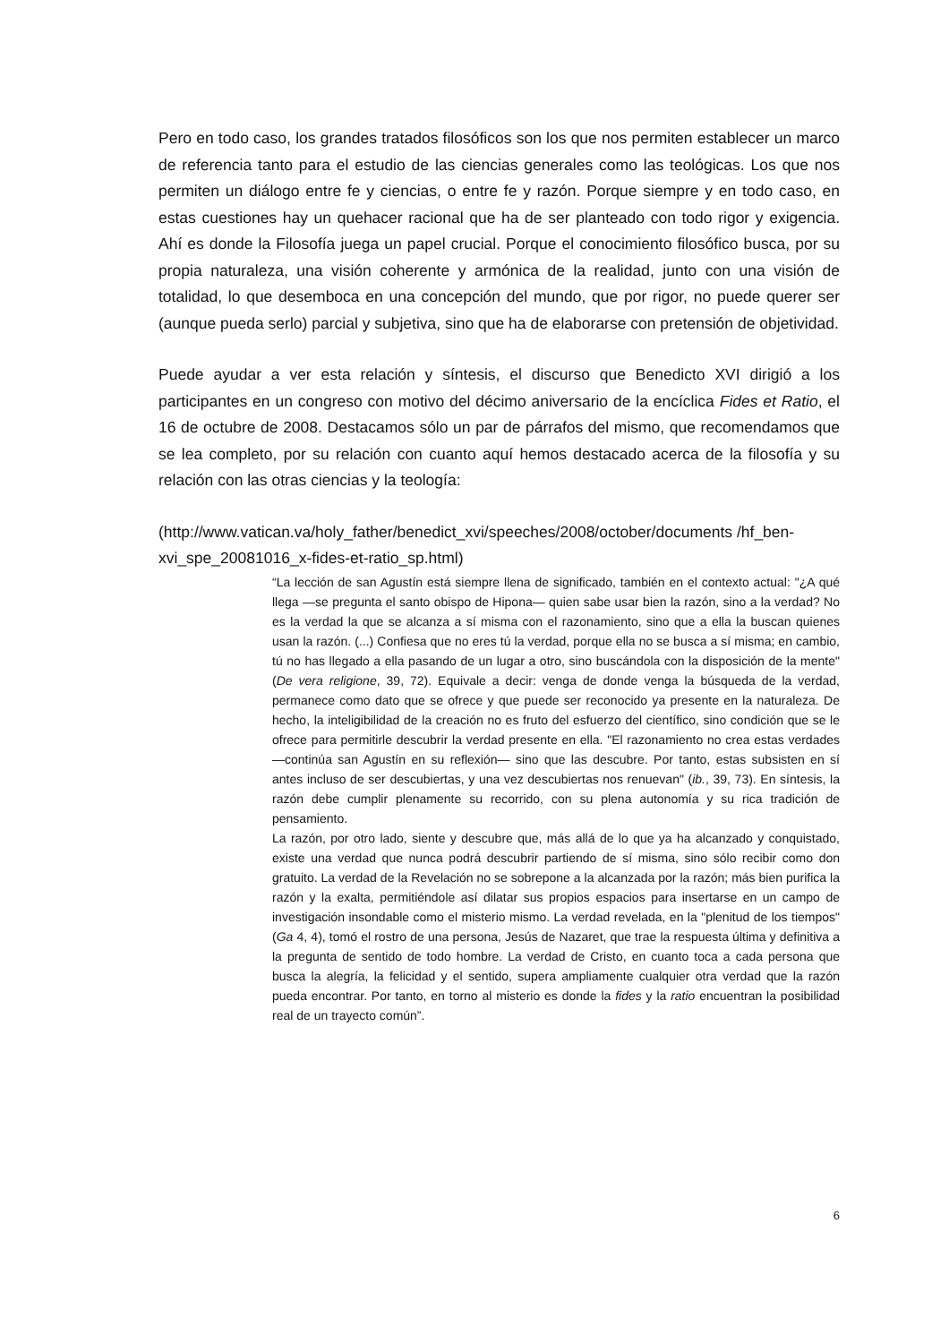Pero en todo caso, los grandes tratados filosóficos son los que nos permiten establecer un marco de referencia tanto para el estudio de las ciencias generales como las teológicas. Los que nos permiten un diálogo entre fe y ciencias, o entre fe y razón. Porque siempre y en todo caso, en estas cuestiones hay un quehacer racional que ha de ser planteado con todo rigor y exigencia. Ahí es donde la Filosofía juega un papel crucial. Porque el conocimiento filosófico busca, por su propia naturaleza, una visión coherente y armónica de la realidad, junto con una visión de totalidad, lo que desemboca en una concepción del mundo, que por rigor, no puede querer ser (aunque pueda serlo) parcial y subjetiva, sino que ha de elaborarse con pretensión de objetividad.
Puede ayudar a ver esta relación y síntesis, el discurso que Benedicto XVI dirigió a los participantes en un congreso con motivo del décimo aniversario de la encíclica Fides et Ratio, el 16 de octubre de 2008. Destacamos sólo un par de párrafos del mismo, que recomendamos que se lea completo, por su relación con cuanto aquí hemos destacado acerca de la filosofía y su relación con las otras ciencias y la teología:
(http://www.vatican.va/holy_father/benedict_xvi/speeches/2008/october/documents /hf_ben-xvi_spe_20081016_x-fides-et-ratio_sp.html)
“La lección de san Agustín está siempre llena de significado, también en el contexto actual: "¿A qué llega —se pregunta el santo obispo de Hipona— quien sabe usar bien la razón, sino a la verdad? No es la verdad la que se alcanza a sí misma con el razonamiento, sino que a ella la buscan quienes usan la razón. (...) Confiesa que no eres tú la verdad, porque ella no se busca a sí misma; en cambio, tú no has llegado a ella pasando de un lugar a otro, sino buscándola con la disposición de la mente" (De vera religione, 39, 72). Equivale a decir: venga de donde venga la búsqueda de la verdad, permanece como dato que se ofrece y que puede ser reconocido ya presente en la naturaleza. De hecho, la inteligibilidad de la creación no es fruto del esfuerzo del científico, sino condición que se le ofrece para permitirle descubrir la verdad presente en ella. "El razonamiento no crea estas verdades —continúa san Agustín en su reflexión— sino que las descubre. Por tanto, estas subsisten en sí antes incluso de ser descubiertas, y una vez descubiertas nos renuevan" (ib., 39, 73). En síntesis, la razón debe cumplir plenamente su recorrido, con su plena autonomía y su rica tradición de pensamiento.
La razón, por otro lado, siente y descubre que, más allá de lo que ya ha alcanzado y conquistado, existe una verdad que nunca podrá descubrir partiendo de sí misma, sino sólo recibir como don gratuito. La verdad de la Revelación no se sobrepone a la alcanzada por la razón; más bien purifica la razón y la exalta, permitiéndole así dilatar sus propios espacios para insertarse en un campo de investigación insondable como el misterio mismo. La verdad revelada, en la "plenitud de los tiempos" (Ga 4, 4), tomó el rostro de una persona, Jesús de Nazaret, que trae la respuesta última y definitiva a la pregunta de sentido de todo hombre. La verdad de Cristo, en cuanto toca a cada persona que busca la alegría, la felicidad y el sentido, supera ampliamente cualquier otra verdad que la razón pueda encontrar. Por tanto, en torno al misterio es donde la fides y la ratio encuentran la posibilidad real de un trayecto común”.
6